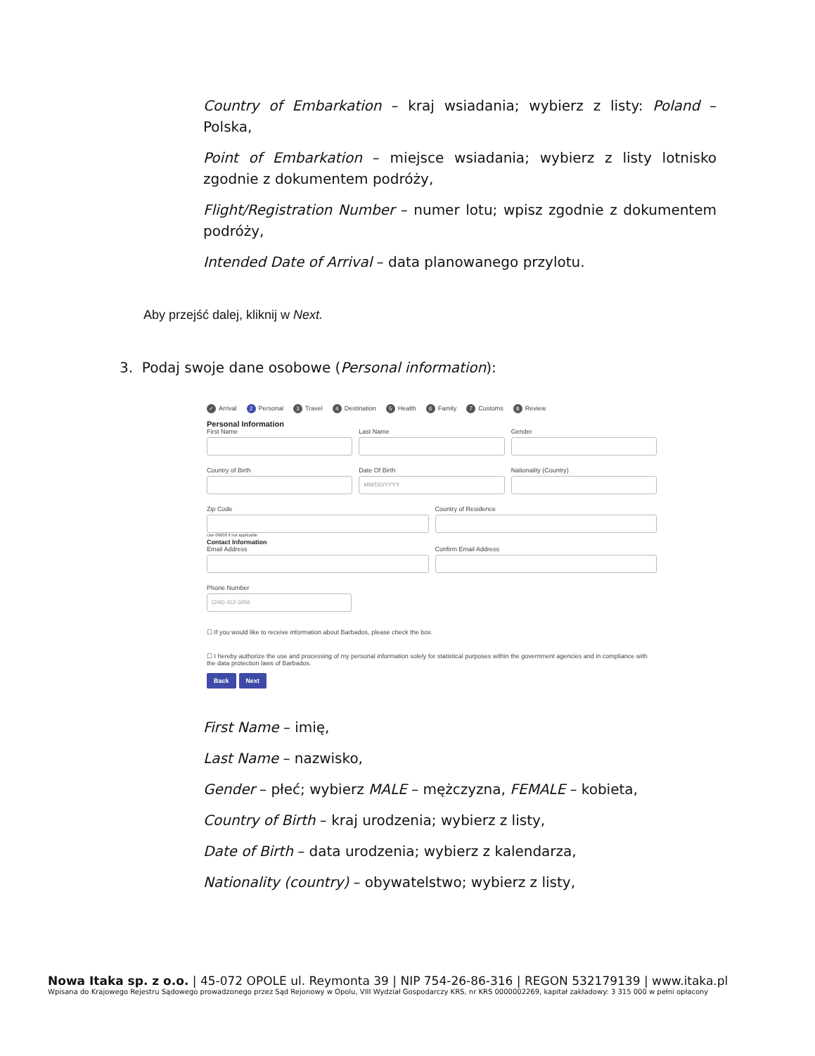Country of Embarkation – kraj wsiadania; wybierz z listy: Poland – Polska,
Point of Embarkation – miejsce wsiadania; wybierz z listy lotnisko zgodnie z dokumentem podróży,
Flight/Registration Number – numer lotu; wpisz zgodnie z dokumentem podróży,
Intended Date of Arrival – data planowanego przylotu.
Aby przejść dalej, kliknij w Next.
3. Podaj swoje dane osobowe (Personal information):
✓ Arrival
2 Personal
3 Travel
4 Destination
5 Health
6 Family
7 Customs
8 Review
Personal Information
First Name Last Name Gender
Country of Birth Date Of Birth
MM/DD/YYYY
Nationality (Country)
Zip Code
Use 00000 if not applicable
Country of Residence
Contact Information
Email Address Confirm Email Address
Phone Number
(246) 412-3456
☐ If you would like to receive information about Barbados, please check the box.
☐ I hereby authorize the use and processing of my personal information solely for statistical purposes within the government agencies and in compliance with the data protection laws of Barbados.
Back Next
First Name – imię,
Last Name – nazwisko,
Gender – płeć; wybierz MALE – mężczyzna, FEMALE – kobieta,
Country of Birth – kraj urodzenia; wybierz z listy,
Date of Birth – data urodzenia; wybierz z kalendarza,
Nationality (country) – obywatelstwo; wybierz z listy,
Nowa Itaka sp. z o.o. | 45-072 OPOLE ul. Reymonta 39 | NIP 754-26-86-316 | REGON 532179139 | www.itaka.pl
Wpisana do Krajowego Rejestru Sądowego prowadzonego przez Sąd Rejonowy w Opolu, VIII Wydział Gospodarczy KRS, nr KRS 0000002269, kapitał zakładowy: 3 315 000 w pełni opłacony